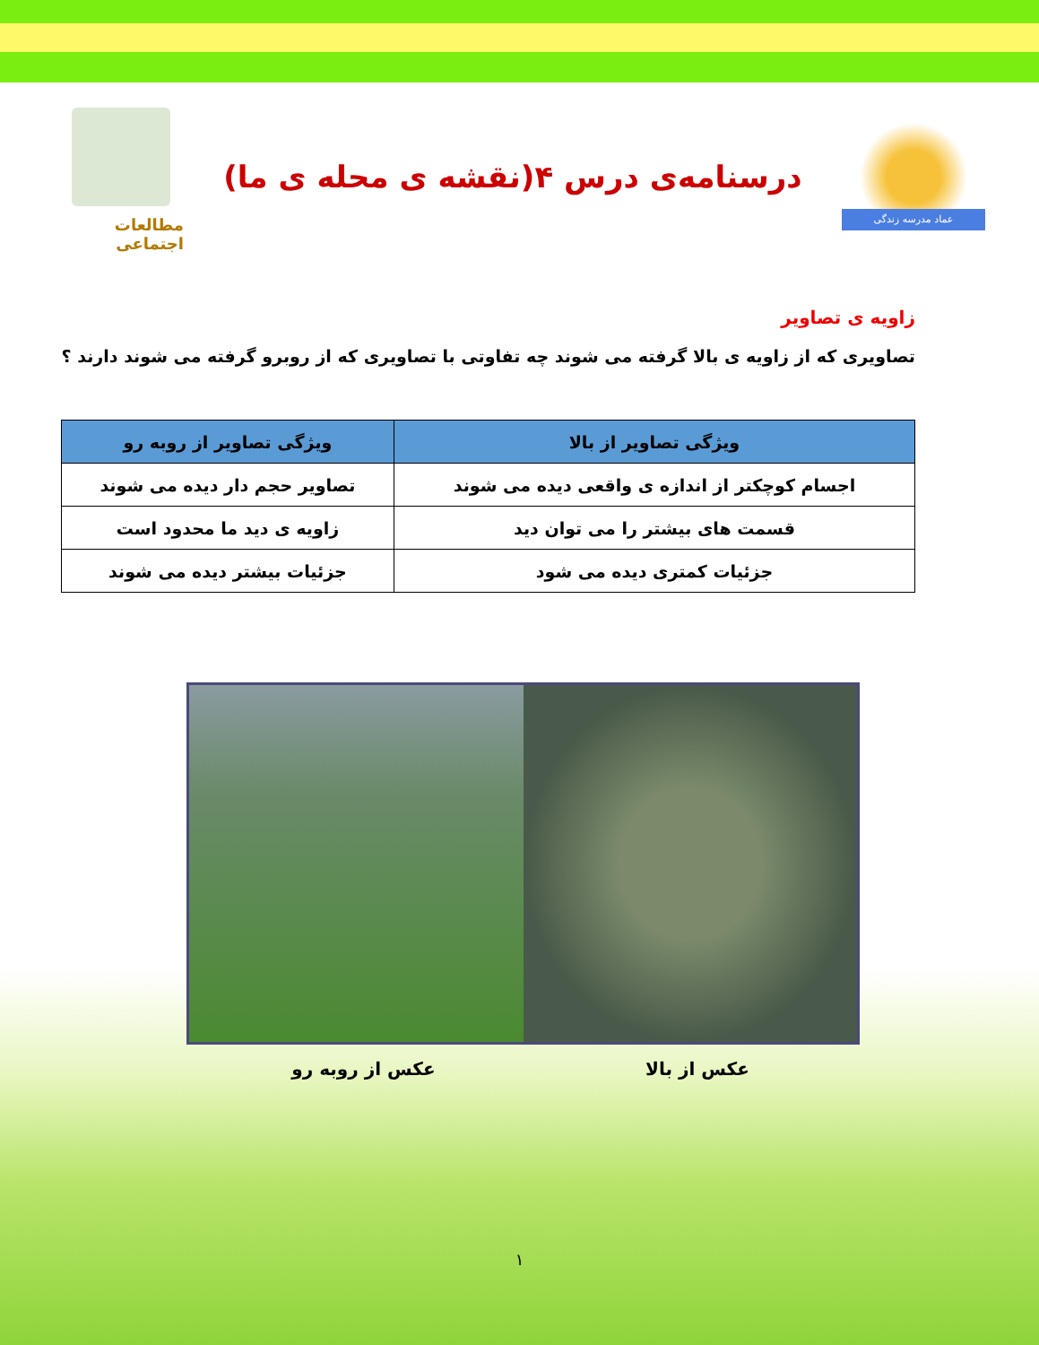عماد مدرسه زندگی
درسنامه‌ی درس ۴(نقشه ی محله ی ما)
مطالعات اجتماعی
زاویه ی تصاویر
تصاویری که از زاویه ی بالا گرفته می شوند چه تفاوتی با تصاویری که از روبرو گرفته می شوند دارند ؟
| ویژگی تصاویر از بالا | ویژگی تصاویر از روبه رو |
| --- | --- |
| اجسام کوچکتر از اندازه ی واقعی دیده می شوند | تصاویر حجم دار دیده می شوند |
| قسمت های بیشتر را می توان دید | زاویه ی دید ما محدود است |
| جزئیات کمتری دیده می شود | جزئیات بیشتر دیده می شوند |
عکس از بالا عکس از روبه رو
۱